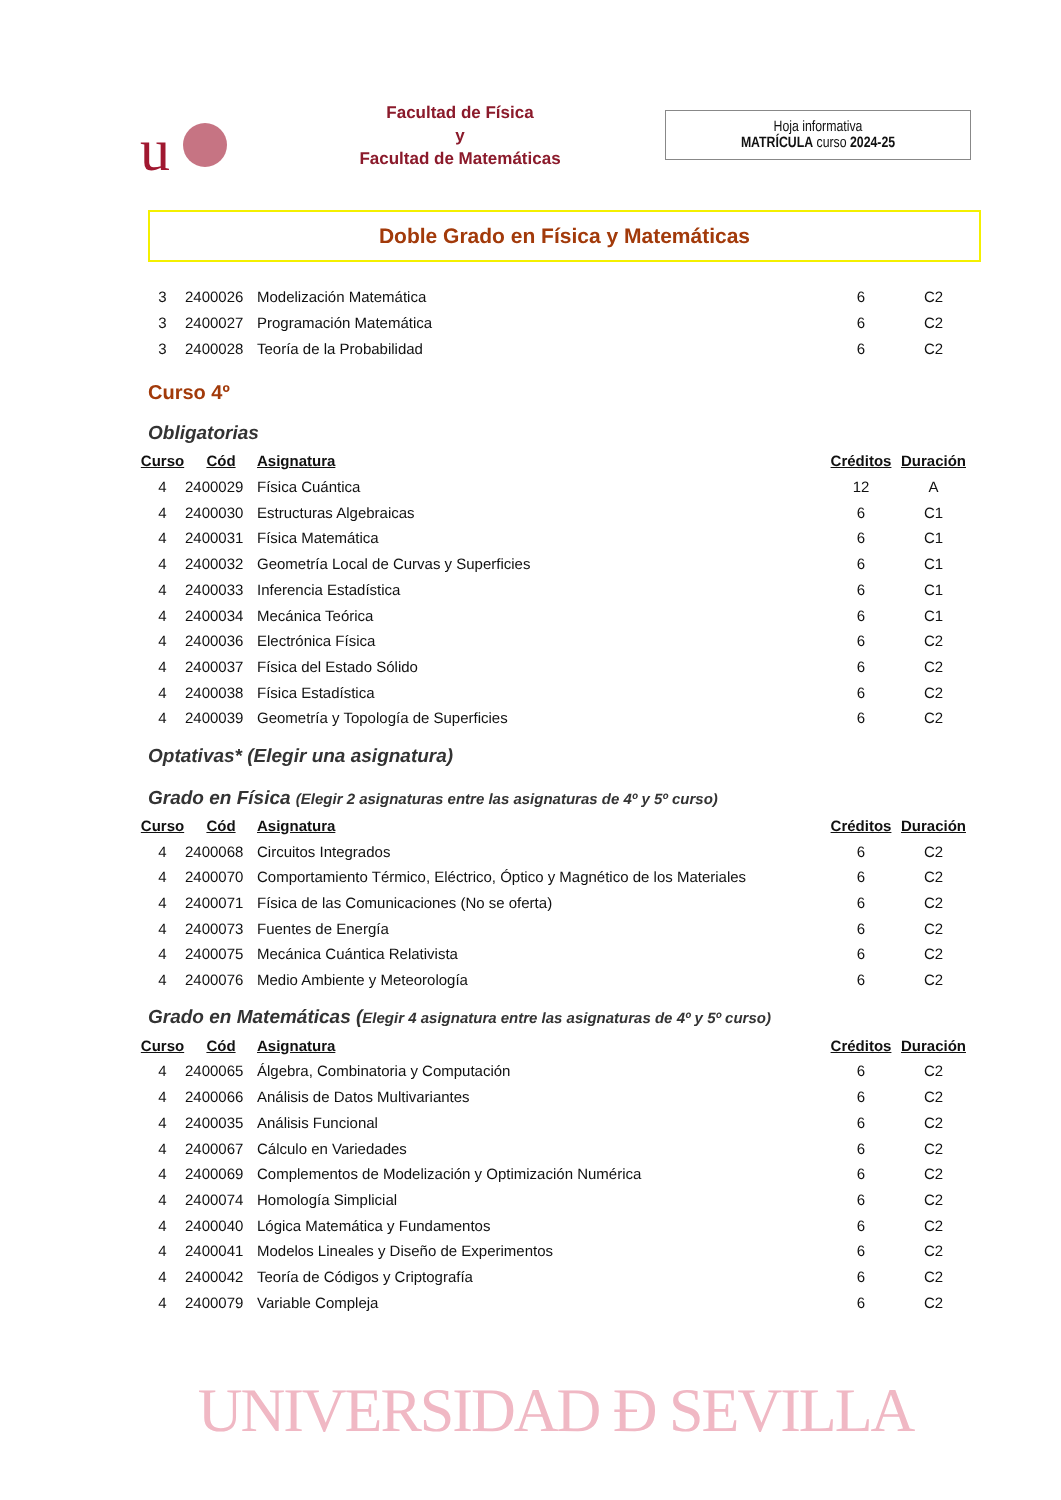u
Facultad de Física
y
Facultad de Matemáticas
Hoja informativa
MATRÍCULA curso 2024-25
Doble Grado en Física y Matemáticas
| 3 | 2400026 | Modelización Matemática | 6 | C2 |
| 3 | 2400027 | Programación Matemática | 6 | C2 |
| 3 | 2400028 | Teoría de la Probabilidad | 6 | C2 |
Curso 4º
Obligatorias
| Curso | Cód | Asignatura | Créditos | Duración |
| --- | --- | --- | --- | --- |
| 4 | 2400029 | Física Cuántica | 12 | A |
| 4 | 2400030 | Estructuras Algebraicas | 6 | C1 |
| 4 | 2400031 | Física Matemática | 6 | C1 |
| 4 | 2400032 | Geometría Local de Curvas y Superficies | 6 | C1 |
| 4 | 2400033 | Inferencia Estadística | 6 | C1 |
| 4 | 2400034 | Mecánica Teórica | 6 | C1 |
| 4 | 2400036 | Electrónica Física | 6 | C2 |
| 4 | 2400037 | Física del Estado Sólido | 6 | C2 |
| 4 | 2400038 | Física Estadística | 6 | C2 |
| 4 | 2400039 | Geometría y Topología de Superficies | 6 | C2 |
Optativas* (Elegir una asignatura)
Grado en Física (Elegir 2 asignaturas entre las asignaturas de 4º y 5º curso)
| Curso | Cód | Asignatura | Créditos | Duración |
| --- | --- | --- | --- | --- |
| 4 | 2400068 | Circuitos Integrados | 6 | C2 |
| 4 | 2400070 | Comportamiento Térmico, Eléctrico, Óptico y Magnético de los Materiales | 6 | C2 |
| 4 | 2400071 | Física de las Comunicaciones (No se oferta) | 6 | C2 |
| 4 | 2400073 | Fuentes de Energía | 6 | C2 |
| 4 | 2400075 | Mecánica Cuántica Relativista | 6 | C2 |
| 4 | 2400076 | Medio Ambiente y Meteorología | 6 | C2 |
Grado en Matemáticas (Elegir 4 asignatura entre las asignaturas de 4º y 5º curso)
| Curso | Cód | Asignatura | Créditos | Duración |
| --- | --- | --- | --- | --- |
| 4 | 2400065 | Álgebra, Combinatoria y Computación | 6 | C2 |
| 4 | 2400066 | Análisis de Datos Multivariantes | 6 | C2 |
| 4 | 2400035 | Análisis Funcional | 6 | C2 |
| 4 | 2400067 | Cálculo en Variedades | 6 | C2 |
| 4 | 2400069 | Complementos de Modelización y Optimización Numérica | 6 | C2 |
| 4 | 2400074 | Homología Simplicial | 6 | C2 |
| 4 | 2400040 | Lógica Matemática y Fundamentos | 6 | C2 |
| 4 | 2400041 | Modelos Lineales y Diseño de Experimentos | 6 | C2 |
| 4 | 2400042 | Teoría de Códigos y Criptografía | 6 | C2 |
| 4 | 2400079 | Variable Compleja | 6 | C2 |
UNIVERSIDAD Ð SEVILLA